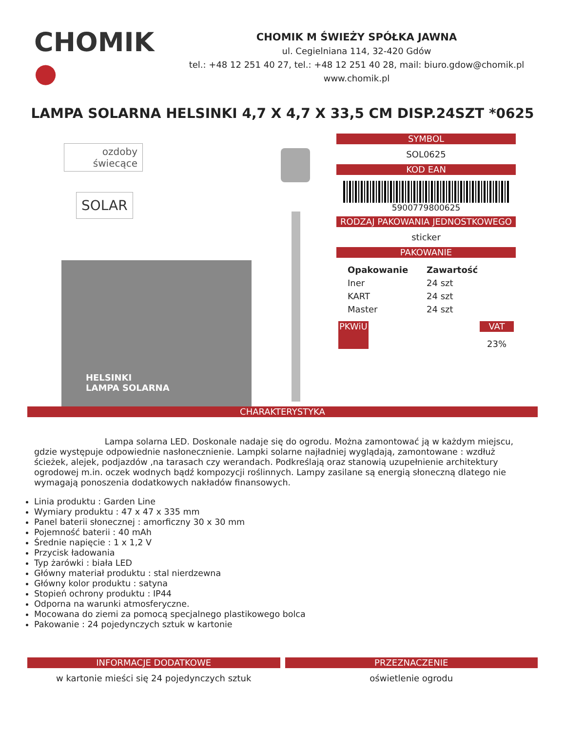CHOMIK ●
CHOMIK M ŚWIEŻY SPÓŁKA JAWNA
ul. Cegielniana 114, 32-420 Gdów
tel.: +48 12 251 40 27, tel.: +48 12 251 40 28, mail: biuro.gdow@chomik.pl
www.chomik.pl
LAMPA SOLARNA HELSINKI 4,7 X 4,7 X 33,5 CM DISP.24SZT *0625
ozdoby
świecące
SOLAR
HELSINKI
LAMPA SOLARNA
SYMBOL
SOL0625
KOD EAN
5900779800625
RODZAJ PAKOWANIA JEDNOSTKOWEGO
sticker
PAKOWANIE
| Opakowanie | Zawartość |
| --- | --- |
| Iner | 24 szt |
| KART | 24 szt |
| Master | 24 szt |
PKWiU VAT
23%
CHARAKTERYSTYKA
Lampa solarna LED. Doskonale nadaje się do ogrodu. Można zamontować ją w każdym miejscu, gdzie występuje odpowiednie nasłonecznienie. Lampki solarne najładniej wyglądają, zamontowane : wzdłuż ścieżek, alejek, podjazdów ,na tarasach czy werandach. Podkreślają oraz stanowią uzupełnienie architektury ogrodowej m.in. oczek wodnych bądź kompozycji roślinnych. Lampy zasilane są energią słoneczną dlatego nie wymagają ponoszenia dodatkowych nakładów finansowych.
Linia produktu : Garden Line
Wymiary produktu : 47 x 47 x 335 mm
Panel baterii słonecznej : amorficzny 30 x 30 mm
Pojemność baterii : 40 mAh
Średnie napięcie : 1 x 1,2 V
Przycisk ładowania
Typ żarówki : biała LED
Główny materiał produktu : stal nierdzewna
Główny kolor produktu : satyna
Stopień ochrony produktu : IP44
Odporna na warunki atmosferyczne.
Mocowana do ziemi za pomocą specjalnego plastikowego bolca
Pakowanie : 24 pojedynczych sztuk w kartonie
INFORMACJE DODATKOWE
w kartonie mieści się 24 pojedynczych sztuk
PRZEZNACZENIE
oświetlenie ogrodu